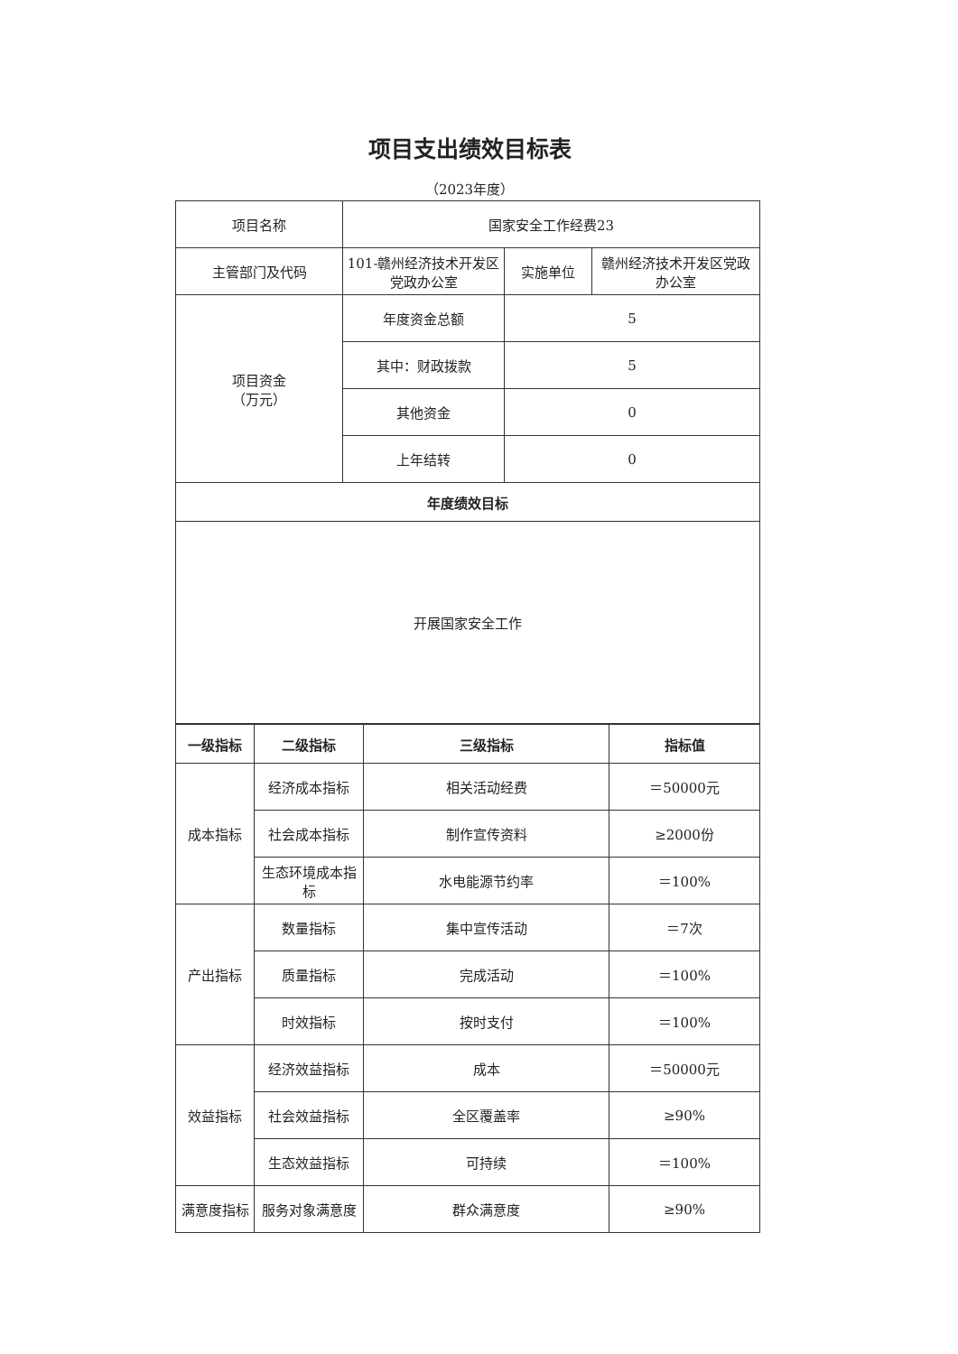项目支出绩效目标表
（2023年度）
| 项目名称 | 国家安全工作经费23 | | |
| 主管部门及代码 | 101-赣州经济技术开发区党政办公室 | 实施单位 | 赣州经济技术开发区党政办公室 |
| 项目资金 （万元） | 年度资金总额 | 5 | |
| | 其中：财政拨款 | 5 | |
| | 其他资金 | 0 | |
| | 上年结转 | 0 | |
| 年度绩效目标 | | | |
| 开展国家安全工作 | | | |
| 一级指标 | 二级指标 | 三级指标 | 指标值 |
| --- | --- | --- | --- |
| 成本指标 | 经济成本指标 | 相关活动经费 | ＝50000元 |
| | 社会成本指标 | 制作宣传资料 | ≥2000份 |
| | 生态环境成本指标 | 水电能源节约率 | ＝100% |
| 产出指标 | 数量指标 | 集中宣传活动 | ＝7次 |
| | 质量指标 | 完成活动 | ＝100% |
| | 时效指标 | 按时支付 | ＝100% |
| 效益指标 | 经济效益指标 | 成本 | ＝50000元 |
| | 社会效益指标 | 全区覆盖率 | ≥90% |
| | 生态效益指标 | 可持续 | ＝100% |
| 满意度指标 | 服务对象满意度 | 群众满意度 | ≥90% |